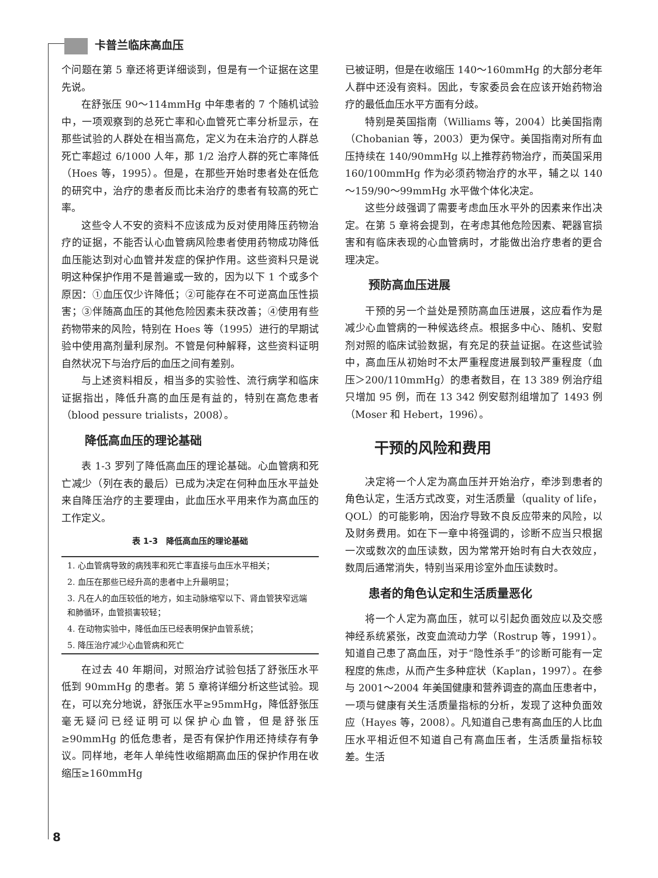卡普兰临床高血压
个问题在第 5 章还将更详细谈到，但是有一个证据在这里先说。
在舒张压 90～114mmHg 中年患者的 7 个随机试验中，一项观察到的总死亡率和心血管死亡率分析显示，在那些试验的人群处在相当高危，定义为在未治疗的人群总死亡率超过 6/1000 人年，那 1/2 治疗人群的死亡率降低（Hoes 等，1995）。但是，在那些开始时患者处在低危的研究中，治疗的患者反而比未治疗的患者有较高的死亡率。
这些令人不安的资料不应该成为反对使用降压药物治疗的证据，不能否认心血管病风险患者使用药物成功降低血压能达到对心血管并发症的保护作用。这些资料只是说明这种保护作用不是普遍或一致的，因为以下 1 个或多个原因：①血压仅少许降低；②可能存在不可逆高血压性损害；③伴随高血压的其他危险因素未获改善；④使用有些药物带来的风险，特别在 Hoes 等（1995）进行的早期试验中使用高剂量利尿剂。不管是何种解释，这些资料证明自然状况下与治疗后的血压之间有差别。
与上述资料相反，相当多的实验性、流行病学和临床证据指出，降低升高的血压是有益的，特别在高危患者（blood pessure trialists，2008）。
降低高血压的理论基础
表 1-3 罗列了降低高血压的理论基础。心血管病和死亡减少（列在表的最后）已成为决定在何种血压水平益处来自降压治疗的主要理由，此血压水平用来作为高血压的工作定义。
表 1-3　降低高血压的理论基础
| 1. 心血管病导致的病残率和死亡率直接与血压水平相关； |
| 2. 血压在那些已经升高的患者中上升最明显； |
| 3. 凡在人的血压较低的地方，如主动脉缩窄以下、肾血管狭窄远端和肺循环，血管损害较轻； |
| 4. 在动物实验中，降低血压已经表明保护血管系统； |
| 5. 降压治疗减少心血管病和死亡 |
在过去 40 年期间，对照治疗试验包括了舒张压水平低到 90mmHg 的患者。第 5 章将详细分析这些试验。现在，可以充分地说，舒张压水平≥95mmHg，降低舒张压毫无疑问已经证明可以保护心血管，但是舒张压≥90mmHg 的低危患者，是否有保护作用还持续存有争议。同样地，老年人单纯性收缩期高血压的保护作用在收缩压≥160mmHg
已被证明，但是在收缩压 140～160mmHg 的大部分老年人群中还没有资料。因此，专家委员会在应该开始药物治疗的最低血压水平方面有分歧。
特别是英国指南（Williams 等，2004）比美国指南（Chobanian 等，2003）更为保守。美国指南对所有血压持续在 140/90mmHg 以上推荐药物治疗，而英国采用 160/100mmHg 作为必须药物治疗的水平，辅之以 140～159/90～99mmHg 水平做个体化决定。
这些分歧强调了需要考虑血压水平外的因素来作出决定。在第 5 章将会提到，在考虑其他危险因素、靶器官损害和有临床表现的心血管病时，才能做出治疗患者的更合理决定。
预防高血压进展
干预的另一个益处是预防高血压进展，这应看作为是减少心血管病的一种候选终点。根据多中心、随机、安慰剂对照的临床试验数据，有充足的获益证据。在这些试验中，高血压从初始时不太严重程度进展到较严重程度（血压＞200/110mmHg）的患者数目，在 13 389 例治疗组只增加 95 例，而在 13 342 例安慰剂组增加了 1493 例（Moser 和 Hebert，1996）。
干预的风险和费用
决定将一个人定为高血压并开始治疗，牵涉到患者的角色认定，生活方式改变，对生活质量（quality of life，QOL）的可能影响，因治疗导致不良反应带来的风险，以及财务费用。如在下一章中将强调的，诊断不应当只根据一次或数次的血压读数，因为常常开始时有白大衣效应，数周后通常消失，特别当采用诊室外血压读数时。
患者的角色认定和生活质量恶化
将一个人定为高血压，就可以引起负面效应以及交感神经系统紧张，改变血流动力学（Rostrup 等，1991）。知道自己患了高血压，对于“隐性杀手”的诊断可能有一定程度的焦虑，从而产生多种症状（Kaplan，1997）。在参与 2001～2004 年美国健康和营养调查的高血压患者中，一项与健康有关生活质量指标的分析，发现了这种负面效应（Hayes 等，2008）。凡知道自己患有高血压的人比血压水平相近但不知道自己有高血压者，生活质量指标较差。生活
8